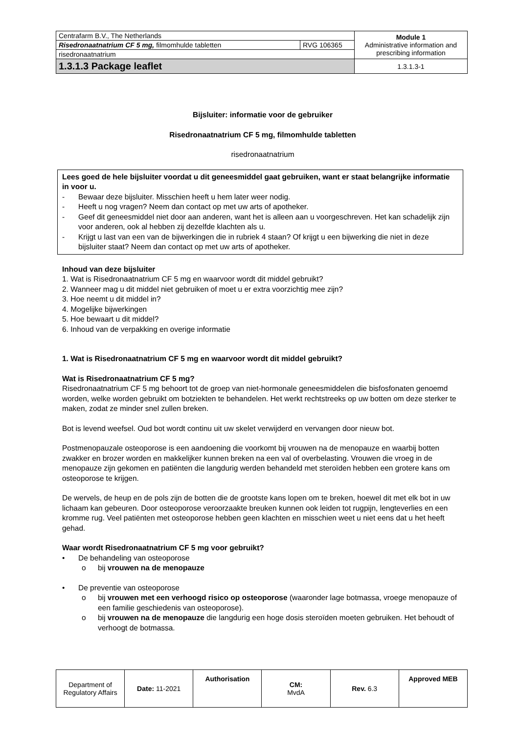| Centrafarm B.V., The Netherlands | | Module 1 Administrative information and prescribing information |
| Risedronaatnatrium CF 5 mg, filmomhulde tabletten | RVG 106365 | |
| risedronaatnatrium | | |
| 1.3.1.3 Package leaflet | | 1.3.1.3-1 |
Bijsluiter: informatie voor de gebruiker
Risedronaatnatrium CF 5 mg, filmomhulde tabletten
risedronaatnatrium
Lees goed de hele bijsluiter voordat u dit geneesmiddel gaat gebruiken, want er staat belangrijke informatie in voor u.
- Bewaar deze bijsluiter. Misschien heeft u hem later weer nodig.
- Heeft u nog vragen? Neem dan contact op met uw arts of apotheker.
- Geef dit geneesmiddel niet door aan anderen, want het is alleen aan u voorgeschreven. Het kan schadelijk zijn voor anderen, ook al hebben zij dezelfde klachten als u.
- Krijgt u last van een van de bijwerkingen die in rubriek 4 staan? Of krijgt u een bijwerking die niet in deze bijsluiter staat? Neem dan contact op met uw arts of apotheker.
Inhoud van deze bijsluiter
1. Wat is Risedronaatnatrium CF 5 mg en waarvoor wordt dit middel gebruikt?
2. Wanneer mag u dit middel niet gebruiken of moet u er extra voorzichtig mee zijn?
3. Hoe neemt u dit middel in?
4. Mogelijke bijwerkingen
5. Hoe bewaart u dit middel?
6. Inhoud van de verpakking en overige informatie
1. Wat is Risedronaatnatrium CF 5 mg en waarvoor wordt dit middel gebruikt?
Wat is Risedronaatnatrium CF 5 mg?
Risedronaatnatrium CF 5 mg behoort tot de groep van niet-hormonale geneesmiddelen die bisfosfonaten genoemd worden, welke worden gebruikt om botziekten te behandelen. Het werkt rechtstreeks op uw botten om deze sterker te maken, zodat ze minder snel zullen breken.
Bot is levend weefsel. Oud bot wordt continu uit uw skelet verwijderd en vervangen door nieuw bot.
Postmenopauzale osteoporose is een aandoening die voorkomt bij vrouwen na de menopauze en waarbij botten zwakker en brozer worden en makkelijker kunnen breken na een val of overbelasting. Vrouwen die vroeg in de menopauze zijn gekomen en patiënten die langdurig werden behandeld met steroïden hebben een grotere kans om osteoporose te krijgen.
De wervels, de heup en de pols zijn de botten die de grootste kans lopen om te breken, hoewel dit met elk bot in uw lichaam kan gebeuren. Door osteoporose veroorzaakte breuken kunnen ook leiden tot rugpijn, lengteverlies en een kromme rug. Veel patiënten met osteoporose hebben geen klachten en misschien weet u niet eens dat u het heeft gehad.
Waar wordt Risedronaatnatrium CF 5 mg voor gebruikt?
• De behandeling van osteoporose
o bij vrouwen na de menopauze
• De preventie van osteoporose
o bij vrouwen met een verhoogd risico op osteoporose (waaronder lage botmassa, vroege menopauze of een familie geschiedenis van osteoporose).
o bij vrouwen na de menopauze die langdurig een hoge dosis steroïden moeten gebruiken. Het behoudt of verhoogt de botmassa.
| Department of Regulatory Affairs | Date: 11-2021 | Authorisation | CM: MvdA | Rev. 6.3 | Approved MEB |